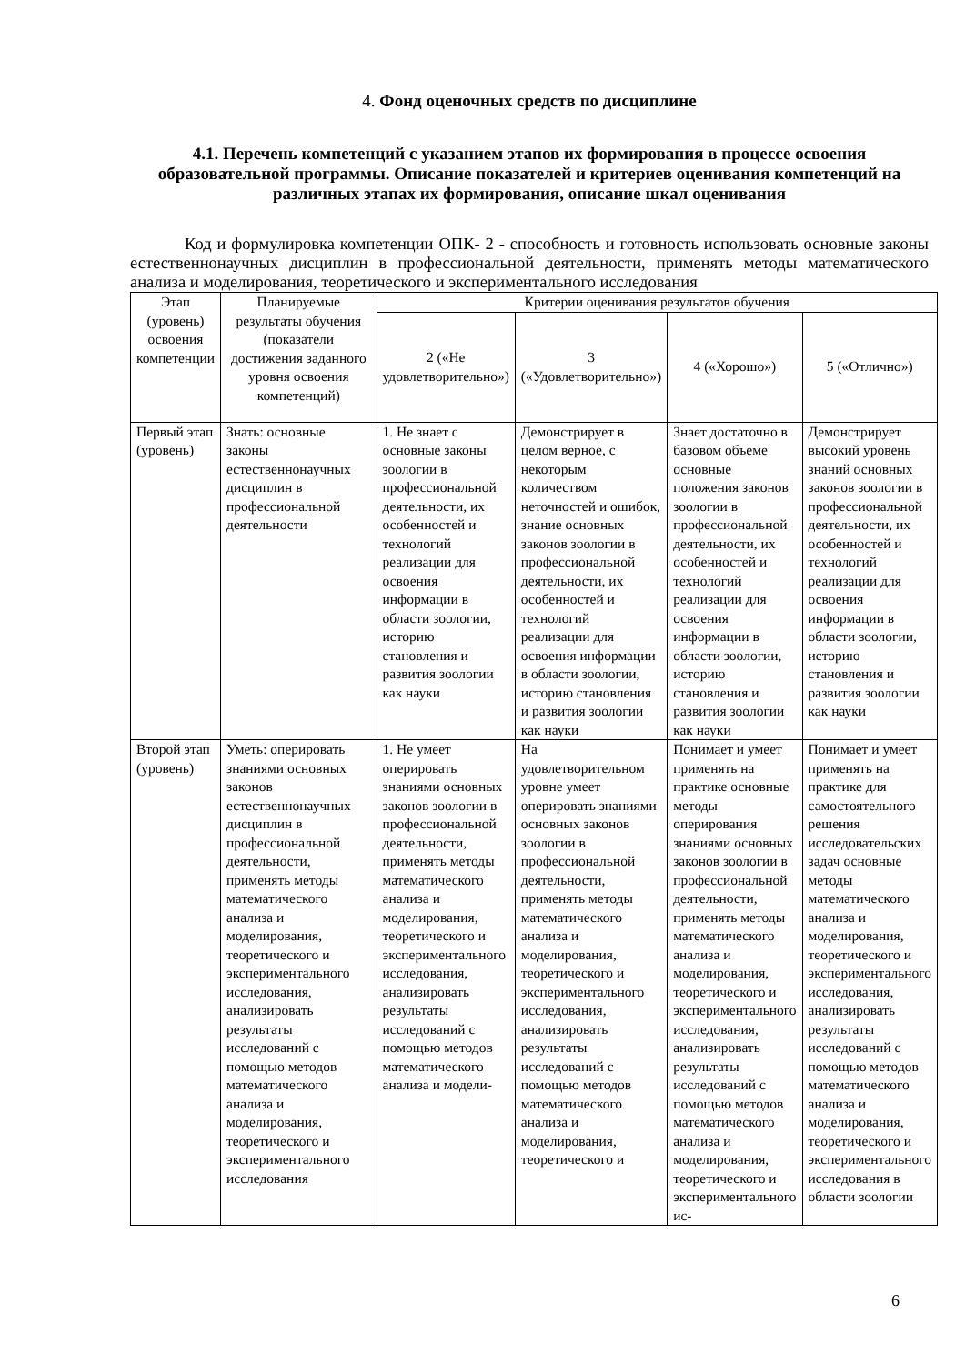4. Фонд оценочных средств по дисциплине
4.1. Перечень компетенций с указанием этапов их формирования в процессе освоения образовательной программы. Описание показателей и критериев оценивания компетенций на различных этапах их формирования, описание шкал оценивания
Код и формулировка компетенции ОПК- 2 - способность и готовность использовать основные законы естественнонаучных дисциплин в профессиональной деятельности, применять методы математического анализа и моделирования, теоретического и экспериментального исследования
| Этап (уровень) освоения компетенции | Планируемые результаты обучения (показатели достижения заданного уровня освоения компетенций) | Критерии оценивания результатов обучения | | | |
| | | 2 («Не удовлетворительно») | 3 («Удовлетворительно») | 4 («Хорошо») | 5 («Отлично») |
| Первый этап (уровень) | Знать: основные законы естественнонаучных дисциплин в профессиональной деятельности | 1. Не знает с основные законы зоологии в профессиональной деятельности, их особенностей и технологий реализации для освоения информации в области зоологии, историю становления и развития зоологии как науки | Демонстрирует в целом верное, с некоторым количеством неточностей и ошибок, знание основных законов зоологии в профессиональной деятельности, их особенностей и технологий реализации для освоения информации в области зоологии, историю становления и развития зоологии как науки | Знает достаточно в базовом объеме основные положения законов зоологии в профессиональной деятельности, их особенностей и технологий реализации для освоения информации в области зоологии, историю становления и развития зоологии как науки | Демонстрирует высокий уровень знаний основных законов зоологии в профессиональной деятельности, их особенностей и технологий реализации для освоения информации в области зоологии, историю становления и развития зоологии как науки |
| Второй этап (уровень) | Уметь: оперировать знаниями основных законов естественнонаучных дисциплин в профессиональной деятельности, применять методы математического анализа и моделирования, теоретического и экспериментального исследования, анализировать результаты исследований с помощью методов математического анализа и моделирования, теоретического и экспериментального исследования | 1. Не умеет оперировать знаниями основных законов зоологии в профессиональной деятельности, применять методы математического анализа и моделирования, теоретического и экспериментального исследования, анализировать результаты исследований с помощью методов математического анализа и модели- | На удовлетворительном уровне умеет оперировать знаниями основных законов зоологии в профессиональной деятельности, применять методы математического анализа и моделирования, теоретического и экспериментального исследования, анализировать результаты исследований с помощью методов математического анализа и моделирования, теоретического и | Понимает и умеет применять на практике основные методы оперирования знаниями основных законов зоологии в профессиональной деятельности, применять методы математического анализа и моделирования, теоретического и экспериментального исследования, анализировать результаты исследований с помощью методов математического анализа и моделирования, теоретического и экспериментального ис- | Понимает и умеет применять на практике для самостоятельного решения исследовательских задач основные методы математического анализа и моделирования, теоретического и экспериментального исследования, анализировать результаты исследований с помощью методов математического анализа и моделирования, теоретического и экспериментального исследования в области зоологии |
6